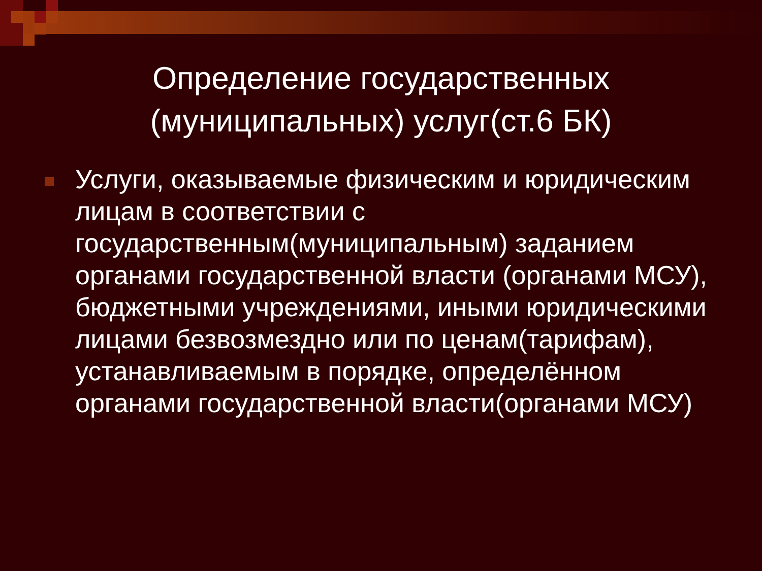Определение государственных (муниципальных) услуг(ст.6 БК)
Услуги, оказываемые физическим и юридическим лицам в соответствии с государственным(муниципальным) заданием органами государственной власти (органами МСУ), бюджетными учреждениями, иными юридическими лицами безвозмездно или по ценам(тарифам), устанавливаемым в порядке, определённом органами государственной власти(органами МСУ)